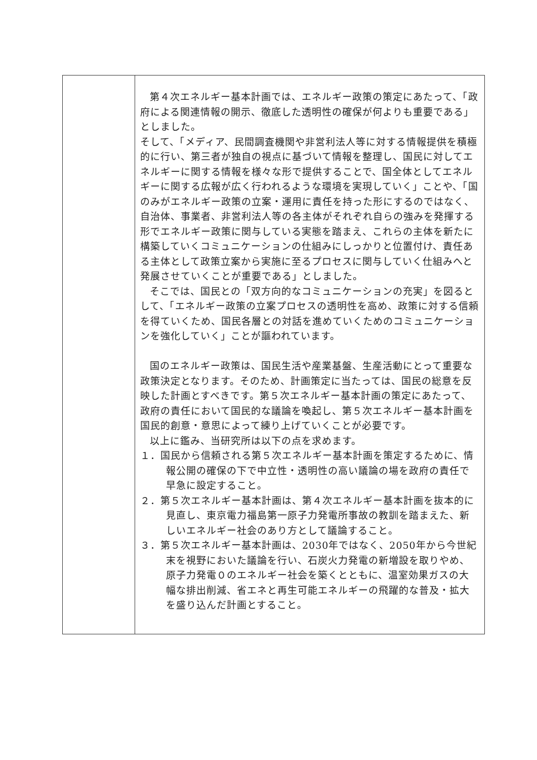| | 第４次エネルギー基本計画では、エネルギー政策の策定にあたって、「政府による関連情報の開示、徹底した透明性の確保が何よりも重要である」としました。 そして、「メディア、民間調査機関や非営利法人等に対する情報提供を積極的に行い、第三者が独自の視点に基づいて情報を整理し、国民に対してエネルギーに関する情報を様々な形で提供することで、国全体としてエネルギーに関する広報が広く行われるような環境を実現していく」ことや、「国のみがエネルギー政策の立案・運用に責任を持った形にするのではなく、自治体、事業者、非営利法人等の各主体がそれぞれ自らの強みを発揮する形でエネルギー政策に関与している実態を踏まえ、これらの主体を新たに構築していくコミュニケーションの仕組みにしっかりと位置付け、責任ある主体として政策立案から実施に至るプロセスに関与していく仕組みへと発展させていくことが重要である」としました。 そこでは、国民との「双方向的なコミュニケーションの充実」を図るとして、「エネルギー政策の立案プロセスの透明性を高め、政策に対する信頼を得ていくため、国民各層との対話を進めていくためのコミュニケーションを強化していく」ことが謳われています。 国のエネルギー政策は、国民生活や産業基盤、生産活動にとって重要な政策決定となります。そのため、計画策定に当たっては、国民の総意を反映した計画とすべきです。第５次エネルギー基本計画の策定にあたって、政府の責任において国民的な議論を喚起し、第５次エネルギー基本計画を国民的創意・意思によって練り上げていくことが必要です。 以上に鑑み、当研究所は以下の点を求めます。 １．国民から信頼される第５次エネルギー基本計画を策定するために、情報公開の確保の下で中立性・透明性の高い議論の場を政府の責任で早急に設定すること。 ２．第５次エネルギー基本計画は、第４次エネルギー基本計画を抜本的に見直し、東京電力福島第一原子力発電所事故の教訓を踏まえた、新しいエネルギー社会のあり方として議論すること。 ３．第５次エネルギー基本計画は、2030年ではなく、2050年から今世紀末を視野においた議論を行い、石炭火力発電の新増設を取りやめ、原子力発電０のエネルギー社会を築くとともに、温室効果ガスの大幅な排出削減、省エネと再生可能エネルギーの飛躍的な普及・拡大を盛り込んだ計画とすること。 |